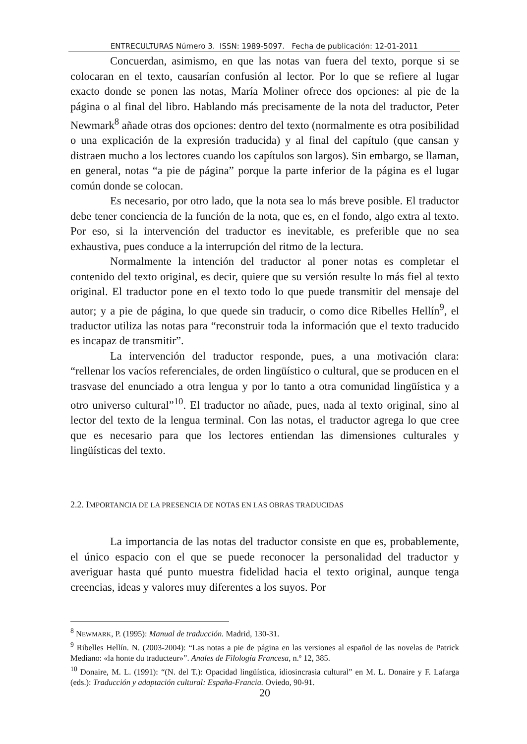ENTRECULTURAS Número 3. ISSN: 1989-5097. Fecha de publicación: 12-01-2011
Concuerdan, asimismo, en que las notas van fuera del texto, porque si se colocaran en el texto, causarían confusión al lector. Por lo que se refiere al lugar exacto donde se ponen las notas, María Moliner ofrece dos opciones: al pie de la página o al final del libro. Hablando más precisamente de la nota del traductor, Peter Newmark<sup>8</sup> añade otras dos opciones: dentro del texto (normalmente es otra posibilidad o una explicación de la expresión traducida) y al final del capítulo (que cansan y distraen mucho a los lectores cuando los capítulos son largos). Sin embargo, se llaman, en general, notas “a pie de página” porque la parte inferior de la página es el lugar común donde se colocan.
Es necesario, por otro lado, que la nota sea lo más breve posible. El traductor debe tener conciencia de la función de la nota, que es, en el fondo, algo extra al texto. Por eso, si la intervención del traductor es inevitable, es preferible que no sea exhaustiva, pues conduce a la interrupción del ritmo de la lectura.
Normalmente la intención del traductor al poner notas es completar el contenido del texto original, es decir, quiere que su versión resulte lo más fiel al texto original. El traductor pone en el texto todo lo que puede transmitir del mensaje del autor; y a pie de página, lo que quede sin traducir, o como dice Ribelles Hellín<sup>9</sup>, el traductor utiliza las notas para “reconstruir toda la información que el texto traducido es incapaz de transmitir”.
La intervención del traductor responde, pues, a una motivación clara: “rellenar los vacíos referenciales, de orden lingüístico o cultural, que se producen en el trasvase del enunciado a otra lengua y por lo tanto a otra comunidad lingüística y a otro universo cultural”<sup>10</sup>. El traductor no añade, pues, nada al texto original, sino al lector del texto de la lengua terminal. Con las notas, el traductor agrega lo que cree que es necesario para que los lectores entiendan las dimensiones culturales y lingüísticas del texto.
2.2. IMPORTANCIA DE LA PRESENCIA DE NOTAS EN LAS OBRAS TRADUCIDAS
La importancia de las notas del traductor consiste en que es, probablemente, el único espacio con el que se puede reconocer la personalidad del traductor y averiguar hasta qué punto muestra fidelidad hacia el texto original, aunque tenga creencias, ideas y valores muy diferentes a los suyos. Por
<sup>8</sup> NEWMARK, P. (1995): Manual de traducción. Madrid, 130-31.
<sup>9</sup> Ribelles Hellín. N. (2003-2004): “Las notas a pie de página en las versiones al español de las novelas de Patrick Mediano: «la honte du traducteur»”. Anales de Filología Francesa, n.º 12, 385.
<sup>10</sup> Donaire, M. L. (1991): “(N. del T.): Opacidad lingüística, idiosincrasia cultural” en M. L. Donaire y F. Lafarga (eds.): Traducción y adaptación cultural: España-Francia. Oviedo, 90-91.
20